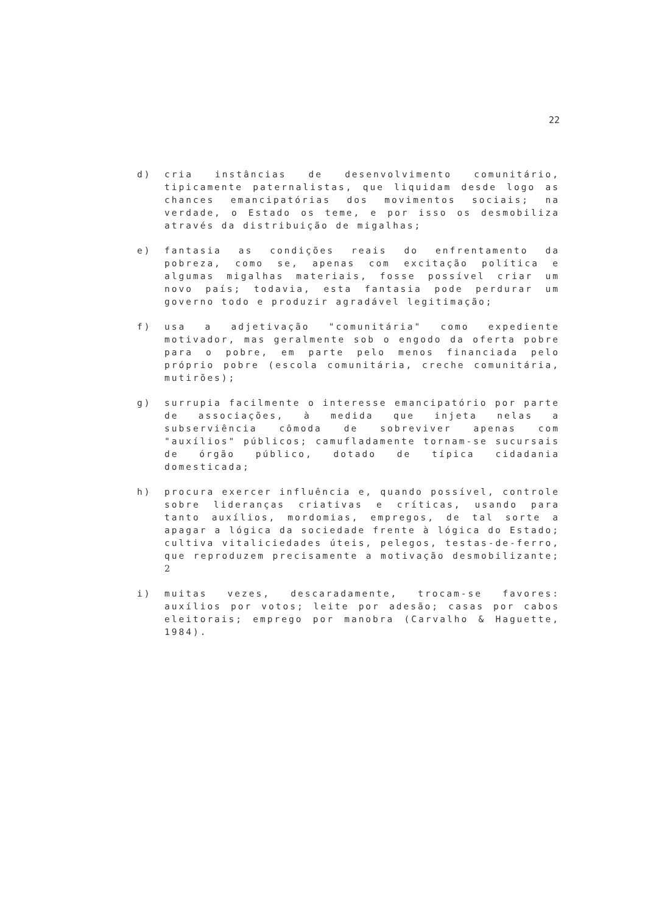22
d) cria instâncias de desenvolvimento comunitário, tipicamente paternalistas, que liquidam desde logo as chances emancipatórias dos movimentos sociais; na verdade, o Estado os teme, e por isso os desmobiliza através da distribuição de migalhas;
e) fantasia as condições reais do enfrentamento da pobreza, como se, apenas com excitação política e algumas migalhas materiais, fosse possível criar um novo país; todavia, esta fantasia pode perdurar um governo todo e produzir agradável legitimação;
f) usa a adjetivação "comunitária" como expediente motivador, mas geralmente sob o engodo da oferta pobre para o pobre, em parte pelo menos financiada pelo próprio pobre (escola comunitária, creche comunitária, mutirões);
g) surrupia facilmente o interesse emancipatório por parte de associações, à medida que injeta nelas a subserviência cômoda de sobreviver apenas com "auxílios" públicos; camufladamente tornam-se sucursais de órgão público, dotado de típica cidadania domesticada;
h) procura exercer influência e, quando possível, controle sobre lideranças criativas e críticas, usando para tanto auxílios, mordomias, empregos, de tal sorte a apagar a lógica da sociedade frente à lógica do Estado; cultiva vitaliciedades úteis, pelegos, testas-de-ferro, que reproduzem precisamente a motivação desmobilizante; 2
i) muitas vezes, descaradamente, trocam-se favores: auxílios por votos; leite por adesão; casas por cabos eleitorais; emprego por manobra (Carvalho & Haguette, 1984).